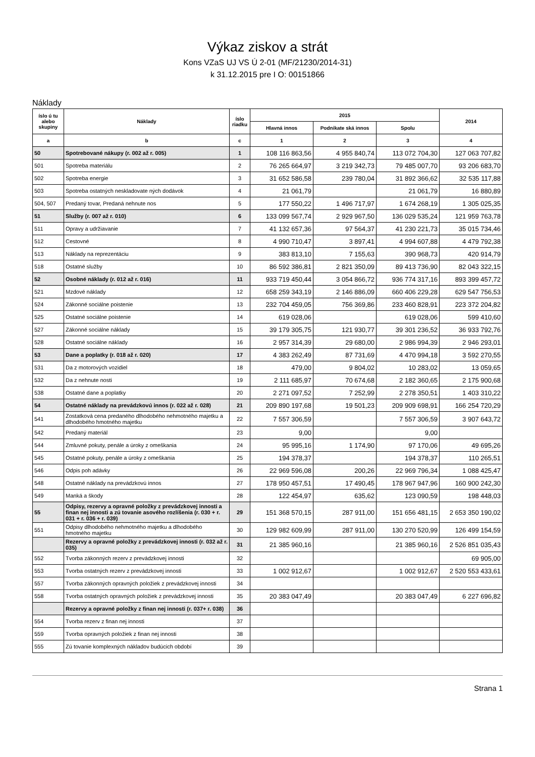Výkaz ziskov a strát
Kons VZaS UJ VS Ú 2-01 (MF/21230/2014-31)
k 31.12.2015 pre I O: 00151866
Náklady
| íslo ú tu alebo skupiny | Náklady | íslo riadku | 2015 | | | 2014 |
| --- | --- | --- | --- | --- | --- | --- |
| | | | Hlavná innos | Podnikate ská innos | Spolu | |
| a | b | c | 1 | 2 | 3 | 4 |
| 50 | Spotrebované nákupy (r. 002 až r. 005) | 1 | 108 116 863,56 | 4 955 840,74 | 113 072 704,30 | 127 063 707,82 |
| 501 | Spotreba materiálu | 2 | 76 265 664,97 | 3 219 342,73 | 79 485 007,70 | 93 206 683,70 |
| 502 | Spotreba energie | 3 | 31 652 586,58 | 239 780,04 | 31 892 366,62 | 32 535 117,88 |
| 503 | Spotreba ostatných neskladovate ných dodávok | 4 | 21 061,79 | | 21 061,79 | 16 880,89 |
| 504, 507 | Predaný tovar, Predaná nehnute nos | 5 | 177 550,22 | 1 496 717,97 | 1 674 268,19 | 1 305 025,35 |
| 51 | Služby (r. 007 až r. 010) | 6 | 133 099 567,74 | 2 929 967,50 | 136 029 535,24 | 121 959 763,78 |
| 511 | Opravy a udržiavanie | 7 | 41 132 657,36 | 97 564,37 | 41 230 221,73 | 35 015 734,46 |
| 512 | Cestovné | 8 | 4 990 710,47 | 3 897,41 | 4 994 607,88 | 4 479 792,38 |
| 513 | Náklady na reprezentáciu | 9 | 383 813,10 | 7 155,63 | 390 968,73 | 420 914,79 |
| 518 | Ostatné služby | 10 | 86 592 386,81 | 2 821 350,09 | 89 413 736,90 | 82 043 322,15 |
| 52 | Osobné náklady (r. 012 až r. 016) | 11 | 933 719 450,44 | 3 054 866,72 | 936 774 317,16 | 893 399 457,72 |
| 521 | Mzdové náklady | 12 | 658 259 343,19 | 2 146 886,09 | 660 406 229,28 | 629 547 756,53 |
| 524 | Zákonné sociálne poistenie | 13 | 232 704 459,05 | 756 369,86 | 233 460 828,91 | 223 372 204,82 |
| 525 | Ostatné sociálne poistenie | 14 | 619 028,06 | | 619 028,06 | 599 410,60 |
| 527 | Zákonné sociálne náklady | 15 | 39 179 305,75 | 121 930,77 | 39 301 236,52 | 36 933 792,76 |
| 528 | Ostatné sociálne náklady | 16 | 2 957 314,39 | 29 680,00 | 2 986 994,39 | 2 946 293,01 |
| 53 | Dane a poplatky (r. 018 až r. 020) | 17 | 4 383 262,49 | 87 731,69 | 4 470 994,18 | 3 592 270,55 |
| 531 | Da z motorových vozidiel | 18 | 479,00 | 9 804,02 | 10 283,02 | 13 059,65 |
| 532 | Da z nehnute nosti | 19 | 2 111 685,97 | 70 674,68 | 2 182 360,65 | 2 175 900,68 |
| 538 | Ostatné dane a poplatky | 20 | 2 271 097,52 | 7 252,99 | 2 278 350,51 | 1 403 310,22 |
| 54 | Ostatné náklady na prevádzkovú innos (r. 022 až r. 028) | 21 | 209 890 197,68 | 19 501,23 | 209 909 698,91 | 166 254 720,29 |
| 541 | Zostatková cena predaného dlhodobého nehmotného majetku a dlhodobého hmotného majetku | 22 | 7 557 306,59 | | 7 557 306,59 | 3 907 643,72 |
| 542 | Predaný materiál | 23 | 9,00 | | 9,00 | |
| 544 | Zmluvné pokuty, penále a úroky z omeškania | 24 | 95 995,16 | 1 174,90 | 97 170,06 | 49 695,26 |
| 545 | Ostatné pokuty, penále a úroky z omeškania | 25 | 194 378,37 | | 194 378,37 | 110 265,51 |
| 546 | Odpis poh adávky | 26 | 22 969 596,08 | 200,26 | 22 969 796,34 | 1 088 425,47 |
| 548 | Ostatné náklady na prevádzkovú innos | 27 | 178 950 457,51 | 17 490,45 | 178 967 947,96 | 160 900 242,30 |
| 549 | Manká a škody | 28 | 122 454,97 | 635,62 | 123 090,59 | 198 448,03 |
| 55 | Odpisy, rezervy a opravné položky z prevádzkovej innosti a finan nej innosti a zú tovanie asového rozlíšenia (r. 030 + r. 031 + r. 036 + r. 039) | 29 | 151 368 570,15 | 287 911,00 | 151 656 481,15 | 2 653 350 190,02 |
| 551 | Odpisy dlhodobého nehmotného majetku a dlhodobého hmotného majetku | 30 | 129 982 609,99 | 287 911,00 | 130 270 520,99 | 126 499 154,59 |
| | Rezervy a opravné položky z prevádzkovej innosti (r. 032 až r. 035) | 31 | 21 385 960,16 | | 21 385 960,16 | 2 526 851 035,43 |
| 552 | Tvorba zákonných rezerv z prevádzkovej innosti | 32 | | | | 69 905,00 |
| 553 | Tvorba ostatných rezerv z prevádzkovej innosti | 33 | 1 002 912,67 | | 1 002 912,67 | 2 520 553 433,61 |
| 557 | Tvorba zákonných opravných položiek z prevádzkovej innosti | 34 | | | | |
| 558 | Tvorba ostatných opravných položiek z prevádzkovej innosti | 35 | 20 383 047,49 | | 20 383 047,49 | 6 227 696,82 |
| | Rezervy a opravné položky z finan nej innosti (r. 037+ r. 038) | 36 | | | | |
| 554 | Tvorba rezerv z finan nej innosti | 37 | | | | |
| 559 | Tvorba opravných položiek z finan nej innosti | 38 | | | | |
| 555 | Zú tovanie komplexných nákladov budúcich období | 39 | | | | |
Strana 1